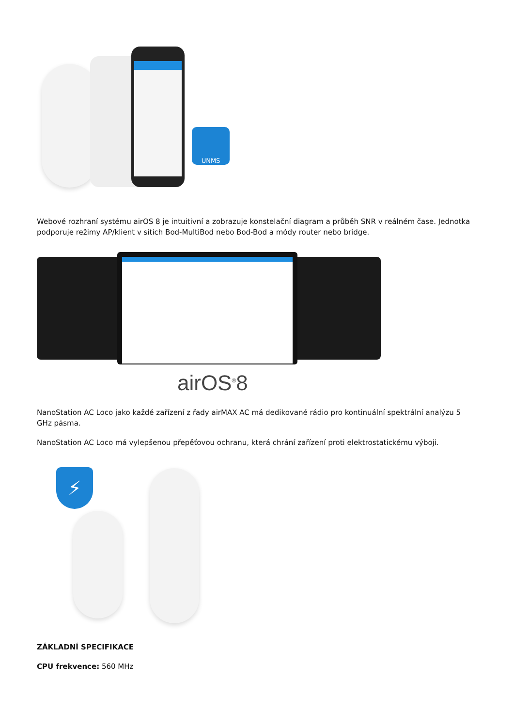UNMS
Webové rozhraní systému airOS 8 je intuitivní a zobrazuje konstelační diagram a průběh SNR v reálném čase. Jednotka podporuje režimy AP/klient v sítích Bod-MultiBod nebo Bod-Bod a módy router nebo bridge.
airOS<sup>®</sup>8
NanoStation AC Loco jako každé zařízení z řady airMAX AC má dedikované rádio pro kontinuální spektrální analýzu 5 GHz pásma.
NanoStation AC Loco má vylepšenou přepěťovou ochranu, která chrání zařízení proti elektrostatickému výboji.
⚡
ZÁKLADNÍ SPECIFIKACE
CPU frekvence: 560 MHz